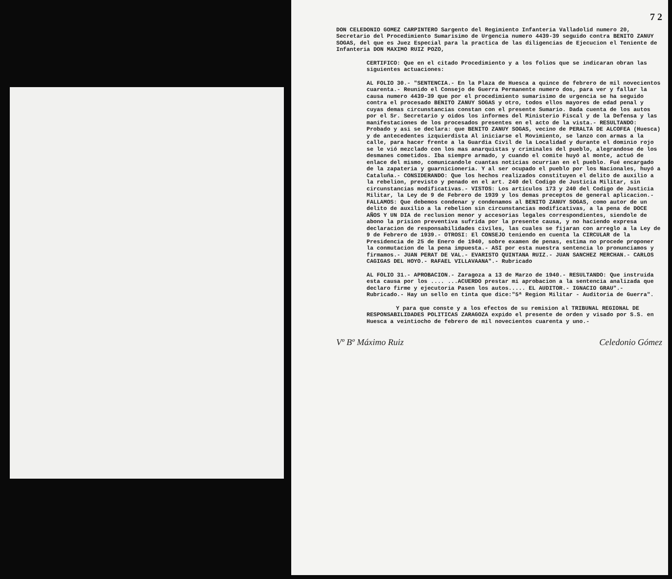7 2
DON CELEDONIO GOMEZ CARPINTERO Sargento del Regimiento Infanteria Valladolid numero 20, Secretario del Procedimiento Sumarisimo de Urgencia numero 4439-39 seguido contra BENITO ZANUY SOGAS, del que es Juez Especial para la practica de las diligencias de Ejecucion el Teniente de Infanteria DON MAXIMO RUIZ POZO,
CERTIFICO: Que en el citado Procedimiento y a los folios que se indicaran obran las siguientes actuaciones:
AL FOLIO 30.- "SENTENCIA.- En la Plaza de Huesca a quince de febrero de mil novecientos cuarenta.- Reunido el Consejo de Guerra Permanente numero dos, para ver y fallar la causa numero 4439-39 que por el procedimiento sumarisimo de urgencia se ha seguido contra el procesado BENITO ZANUY SOGAS y otro, todos ellos mayores de edad penal y cuyas demas circunstancias constan con el presente Sumario. Dada cuenta de los autos por el Sr. Secretario y oidos los informes del Ministerio Fiscal y de la Defensa y las manifestaciones de los procesados presentes en el acto de la vista.- RESULTANDO: Probado y asi se declara: que BENITO ZANUY SOGAS, vecino de PERALTA DE ALCOFEA (Huesca) y de antecedentes izquierdista Al iniciarse el Movimiento, se lanzo con armas a la calle, para hacer frente a la Guardia Civil de la Localidad y durante el dominio rojo se le vió mezclado con los mas anarquistas y criminales del pueblo, alegrandose de los desmanes cometidos. Iba siempre armado, y cuando el comite huyó al monte, actuó de enlace del mismo, comunicandole cuantas noticias ocurrian en el pueblo. Fué encargado de la zapateria y guarnicioneria. Y al ser ocupado el pueblo por los Nacionales, huyó a Cataluña.- CONSIDERANDO: Que los hechos realizados constituyen el delito de auxilio a la rebelion, previsto y penado en el art. 240 del Codigo de Justicia Militar, sin circunstancias modificativas.- VISTOS: Los articulos 173 y 240 del Codigo de Justicia Militar, la Ley de 9 de Febrero de 1939 y los demas preceptos de general aplicacion.- FALLAMOS: Que debemos condenar y condenamos al BENITO ZANUY SOGAS, como autor de un delito de auxilio a la rebelion sin circunstancias modificativas, a la pena de DOCE AÑOS Y UN DIA de reclusion menor y accesorias legales correspondientes, siendole de abono la prision preventiva sufrida por la presente causa, y no haciendo expresa declaracion de responsabilidades civiles, las cuales se fijaran con arreglo a la Ley de 9 de Febrero de 1939.- OTROSI: El CONSEJO teniendo en cuenta la CIRCULAR de la Presidencia de 25 de Enero de 1940, sobre examen de penas, estima no procede proponer la conmutacion de la pena impuesta.- ASI por esta nuestra sentencia lo pronunciamos y firmamos.- JUAN PERAT DE VAL.- EVARISTO QUINTANA RUIZ.- JUAN SANCHEZ MERCHAN.- CARLOS CAGIGAS DEL HOYO.- RAFAEL VILLAVAANA".- Rubricado
AL FOLIO 31.- APROBACION.- Zaragoza a 13 de Marzo de 1940.- RESULTANDO: Que instruida esta causa por los .... ...ACUERDO prestar mi aprobacion a la sentencia analizada que declaro firme y ejecutoria Pasen los autos..... EL AUDITOR.- IGNACIO GRAU".- Rubricado.- Hay un sello en tinta que dice:"5ª Region Militar - Auditoria de Guerra".
Y para que conste y a los efectos de su remision al TRIBUNAL REGIONAL DE RESPONSABILIDADES POLITICAS ZARAGOZA expido el presente de orden y visado por S.S. en Huesca a veintiocho de febrero de mil novecientos cuarenta y uno.-
Vº Bº Máximo Ruiz Celedonio Gómez